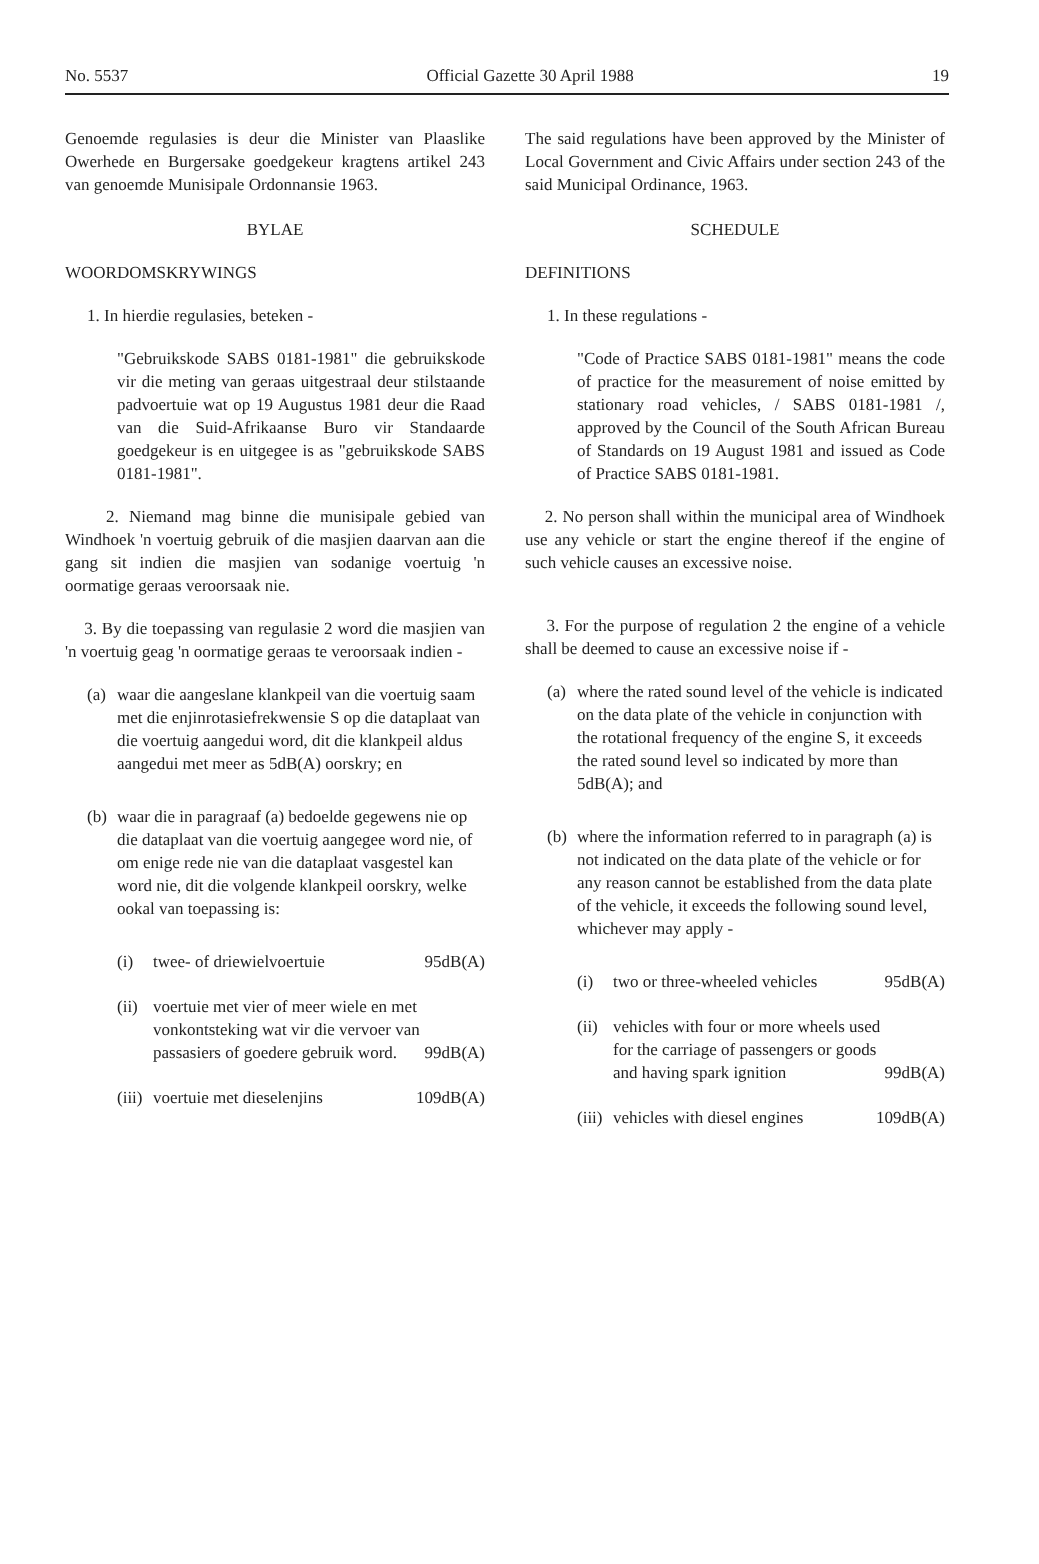No. 5537 Official Gazette 30 April 1988 19
Genoemde regulasies is deur die Minister van Plaaslike Owerhede en Burgersake goedgekeur kragtens artikel 243 van genoemde Munisipale Ordonnansie 1963.
BYLAE
WOORDOMSKRYWINGS
1. In hierdie regulasies, beteken -
"Gebruikskode SABS 0181-1981" die gebruikskode vir die meting van geraas uitgestraal deur stilstaande padvoertuie wat op 19 Augustus 1981 deur die Raad van die Suid-Afrikaanse Buro vir Standaarde goedgekeur is en uitgegee is as "gebruikskode SABS 0181-1981".
2. Niemand mag binne die munisipale gebied van Windhoek 'n voertuig gebruik of die masjien daarvan aan die gang sit indien die masjien van sodanige voertuig 'n oormatige geraas veroorsaak nie.
3. By die toepassing van regulasie 2 word die masjien van 'n voertuig geag 'n oormatige geraas te veroorsaak indien -
(a) waar die aangeslane klankpeil van die voertuig saam met die enjinrotasiefrekwensie S op die dataplaat van die voertuig aangedui word, dit die klankpeil aldus aangedui met meer as 5dB(A) oorskry; en
(b) waar die in paragraaf (a) bedoelde gegewens nie op die dataplaat van die voertuig aangegee word nie, of om enige rede nie van die dataplaat vasgestel kan word nie, dit die volgende klankpeil oorskry, welke ookal van toepassing is:
(i) twee- of driewielvoertuie 95dB(A)
(ii) voertuie met vier of meer wiele en met vonkontsteking wat vir die vervoer van passasiers of goedere gebruik word. 99dB(A)
(iii) voertuie met dieselenjins 109dB(A)
The said regulations have been approved by the Minister of Local Government and Civic Affairs under section 243 of the said Municipal Ordinance, 1963.
SCHEDULE
DEFINITIONS
1. In these regulations -
"Code of Practice SABS 0181-1981" means the code of practice for the measurement of noise emitted by stationary road vehicles, / SABS 0181-1981 /, approved by the Council of the South African Bureau of Standards on 19 August 1981 and issued as Code of Practice SABS 0181-1981.
2. No person shall within the municipal area of Windhoek use any vehicle or start the engine thereof if the engine of such vehicle causes an excessive noise.
3. For the purpose of regulation 2 the engine of a vehicle shall be deemed to cause an excessive noise if -
(a) where the rated sound level of the vehicle is indicated on the data plate of the vehicle in conjunction with the rotational frequency of the engine S, it exceeds the rated sound level so indicated by more than 5dB(A); and
(b) where the information referred to in paragraph (a) is not indicated on the data plate of the vehicle or for any reason cannot be established from the data plate of the vehicle, it exceeds the following sound level, whichever may apply -
(i) two or three-wheeled vehicles 95dB(A)
(ii) vehicles with four or more wheels used for the carriage of passengers or goods and having spark ignition 99dB(A)
(iii) vehicles with diesel engines 109dB(A)